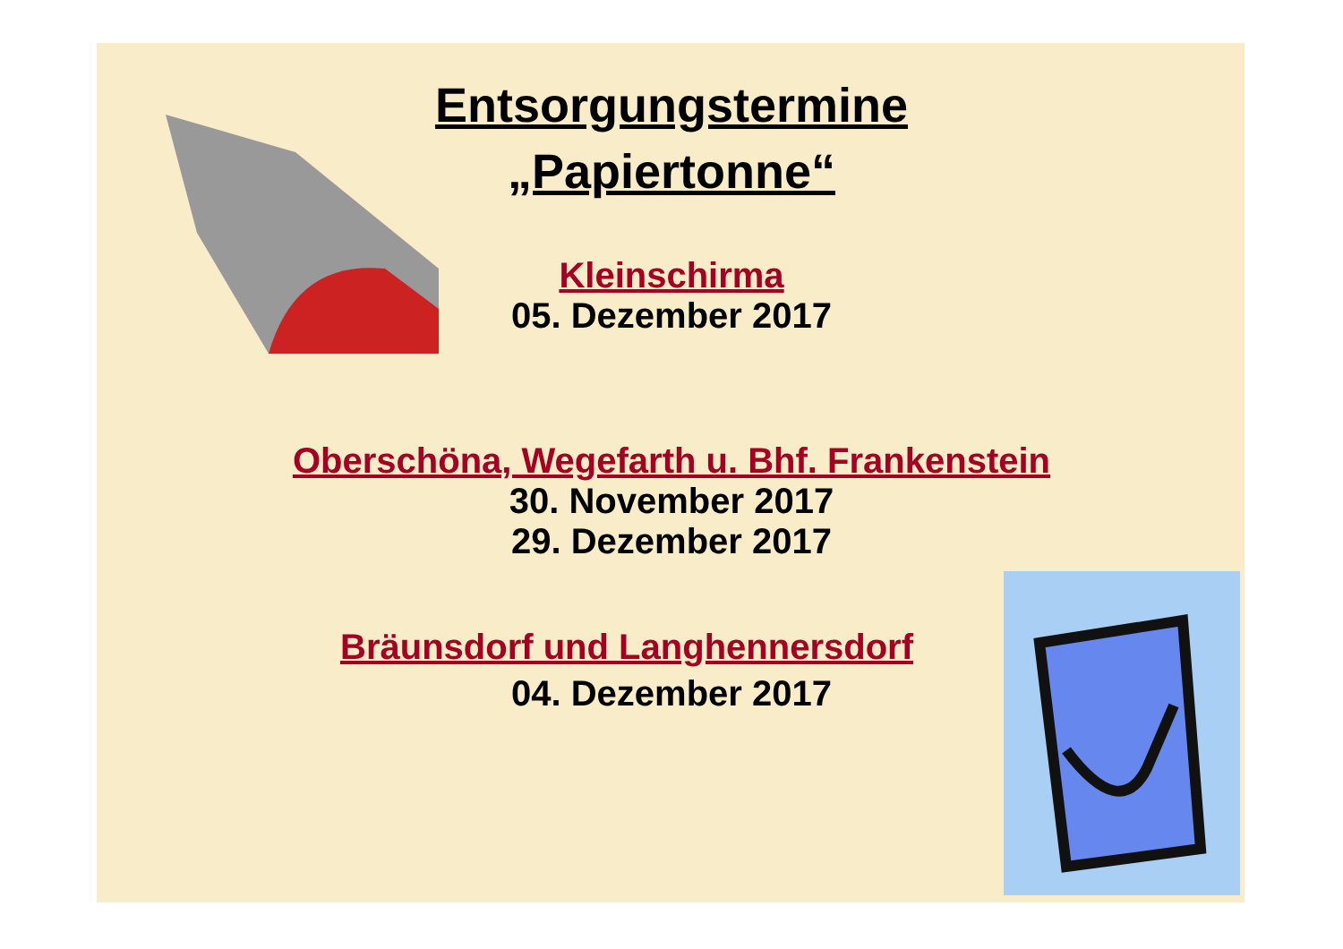Entsorgungstermine
„Papiertonne“
Kleinschirma
05. Dezember 2017
Oberschöna, Wegefarth u. Bhf. Frankenstein
30. November 2017
29. Dezember 2017
Bräunsdorf und Langhennersdorf
04. Dezember 2017